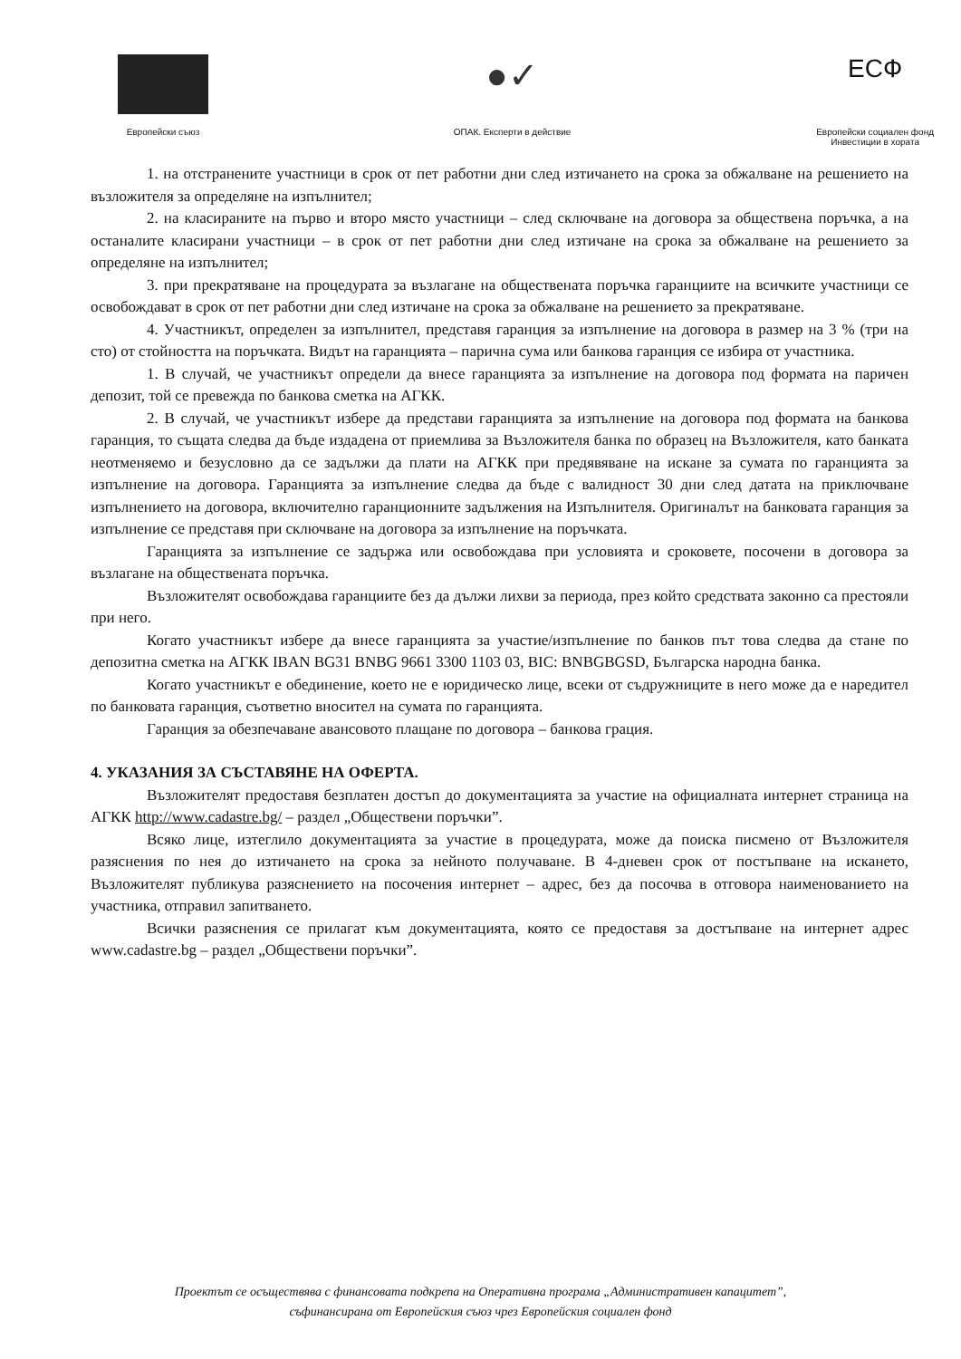Европейски съюз
●✓
ОПАК. Експерти в действие
ЕСФ
Европейски социален фонд
Инвестиции в хората
1. на отстранените участници в срок от пет работни дни след изтичането на срока за обжалване на решението на възложителя за определяне на изпълнител;
2. на класираните на първо и второ място участници – след сключване на договора за обществена поръчка, а на останалите класирани участници – в срок от пет работни дни след изтичане на срока за обжалване на решението за определяне на изпълнител;
3. при прекратяване на процедурата за възлагане на обществената поръчка гаранциите на всичките участници се освобождават в срок от пет работни дни след изтичане на срока за обжалване на решението за прекратяване.
4. Участникът, определен за изпълнител, представя гаранция за изпълнение на договора в размер на 3 % (три на сто) от стойността на поръчката. Видът на гаранцията – парична сума или банкова гаранция се избира от участника.
1. В случай, че участникът определи да внесе гаранцията за изпълнение на договора под формата на паричен депозит, той се превежда по банкова сметка на АГКК.
2. В случай, че участникът избере да представи гаранцията за изпълнение на договора под формата на банкова гаранция, то същата следва да бъде издадена от приемлива за Възложителя банка по образец на Възложителя, като банката неотменяемо и безусловно да се задължи да плати на АГКК при предявяване на искане за сумата по гаранцията за изпълнение на договора. Гаранцията за изпълнение следва да бъде с валидност 30 дни след датата на приключване изпълнението на договора, включително гаранционните задължения на Изпълнителя. Оригиналът на банковата гаранция за изпълнение се представя при сключване на договора за изпълнение на поръчката.
Гаранцията за изпълнение се задържа или освобождава при условията и сроковете, посочени в договора за възлагане на обществената поръчка.
Възложителят освобождава гаранциите без да дължи лихви за периода, през който средствата законно са престояли при него.
Когато участникът избере да внесе гаранцията за участие/изпълнение по банков път това следва да стане по депозитна сметка на АГКК IBAN BG31 BNBG 9661 3300 1103 03, BIC: BNBGBGSD, Българска народна банка.
Когато участникът е обединение, което не е юридическо лице, всеки от съдружниците в него може да е наредител по банковата гаранция, съответно вносител на сумата по гаранцията.
Гаранция за обезпечаване авансовото плащане по договора – банкова грация.
4. УКАЗАНИЯ ЗА СЪСТАВЯНЕ НА ОФЕРТА.
Възложителят предоставя безплатен достъп до документацията за участие на официалната интернет страница на АГКК http://www.cadastre.bg/ – раздел „Обществени поръчки”.
Всяко лице, изтеглило документацията за участие в процедурата, може да поиска писмено от Възложителя разяснения по нея до изтичането на срока за нейното получаване. В 4-дневен срок от постъпване на искането, Възложителят публикува разяснението на посочения интернет – адрес, без да посочва в отговора наименованието на участника, отправил запитването.
Всички разяснения се прилагат към документацията, която се предоставя за достъпване на интернет адрес www.cadastre.bg – раздел „Обществени поръчки”.
Проектът се осъществява с финансовата подкрепа на Оперативна програма „Административен капацитет”,
съфинансирана от Европейския съюз чрез Европейския социален фонд